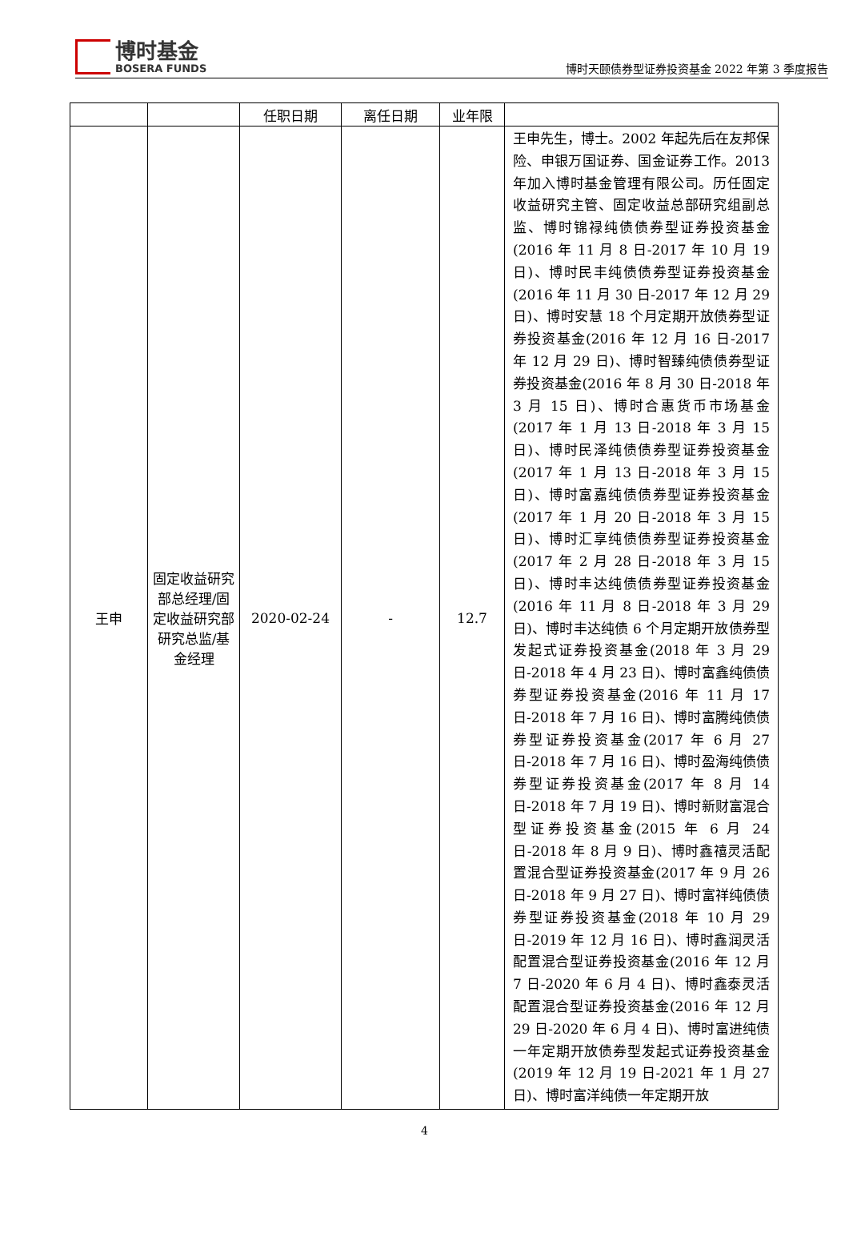博时基金
BOSERA FUNDS
博时天颐债券型证券投资基金 2022 年第 3 季度报告
| | | 任职日期 | 离任日期 | 业年限 | |
| 王申 | 固定收益研究部总经理/固定收益研究部研究总监/基金经理 | 2020-02-24 | - | 12.7 | 王申先生，博士。2002 年起先后在友邦保险、申银万国证券、国金证券工作。2013 年加入博时基金管理有限公司。历任固定收益研究主管、固定收益总部研究组副总监、博时锦禄纯债债券型证券投资基金(2016 年 11 月 8 日-2017 年 10 月 19 日)、博时民丰纯债债券型证券投资基金(2016 年 11 月 30 日-2017 年 12 月 29 日)、博时安慧 18 个月定期开放债券型证券投资基金(2016 年 12 月 16 日-2017 年 12 月 29 日)、博时智臻纯债债券型证券投资基金(2016 年 8 月 30 日-2018 年 3 月 15 日)、博时合惠货币市场基金(2017 年 1 月 13 日-2018 年 3 月 15 日)、博时民泽纯债债券型证券投资基金(2017 年 1 月 13 日-2018 年 3 月 15 日)、博时富嘉纯债债券型证券投资基金(2017 年 1 月 20 日-2018 年 3 月 15 日)、博时汇享纯债债券型证券投资基金(2017 年 2 月 28 日-2018 年 3 月 15 日)、博时丰达纯债债券型证券投资基金(2016 年 11 月 8 日-2018 年 3 月 29 日)、博时丰达纯债 6 个月定期开放债券型发起式证券投资基金(2018 年 3 月 29 日-2018 年 4 月 23 日)、博时富鑫纯债债券型证券投资基金(2016 年 11 月 17 日-2018 年 7 月 16 日)、博时富腾纯债债券型证券投资基金(2017 年 6 月 27 日-2018 年 7 月 16 日)、博时盈海纯债债券型证券投资基金(2017 年 8 月 14 日-2018 年 7 月 19 日)、博时新财富混合型证券投资基金(2015 年 6 月 24 日-2018 年 8 月 9 日)、博时鑫禧灵活配置混合型证券投资基金(2017 年 9 月 26 日-2018 年 9 月 27 日)、博时富祥纯债债券型证券投资基金(2018 年 10 月 29 日-2019 年 12 月 16 日)、博时鑫润灵活配置混合型证券投资基金(2016 年 12 月 7 日-2020 年 6 月 4 日)、博时鑫泰灵活配置混合型证券投资基金(2016 年 12 月 29 日-2020 年 6 月 4 日)、博时富进纯债一年定期开放债券型发起式证券投资基金(2019 年 12 月 19 日-2021 年 1 月 27 日)、博时富洋纯债一年定期开放 |
4